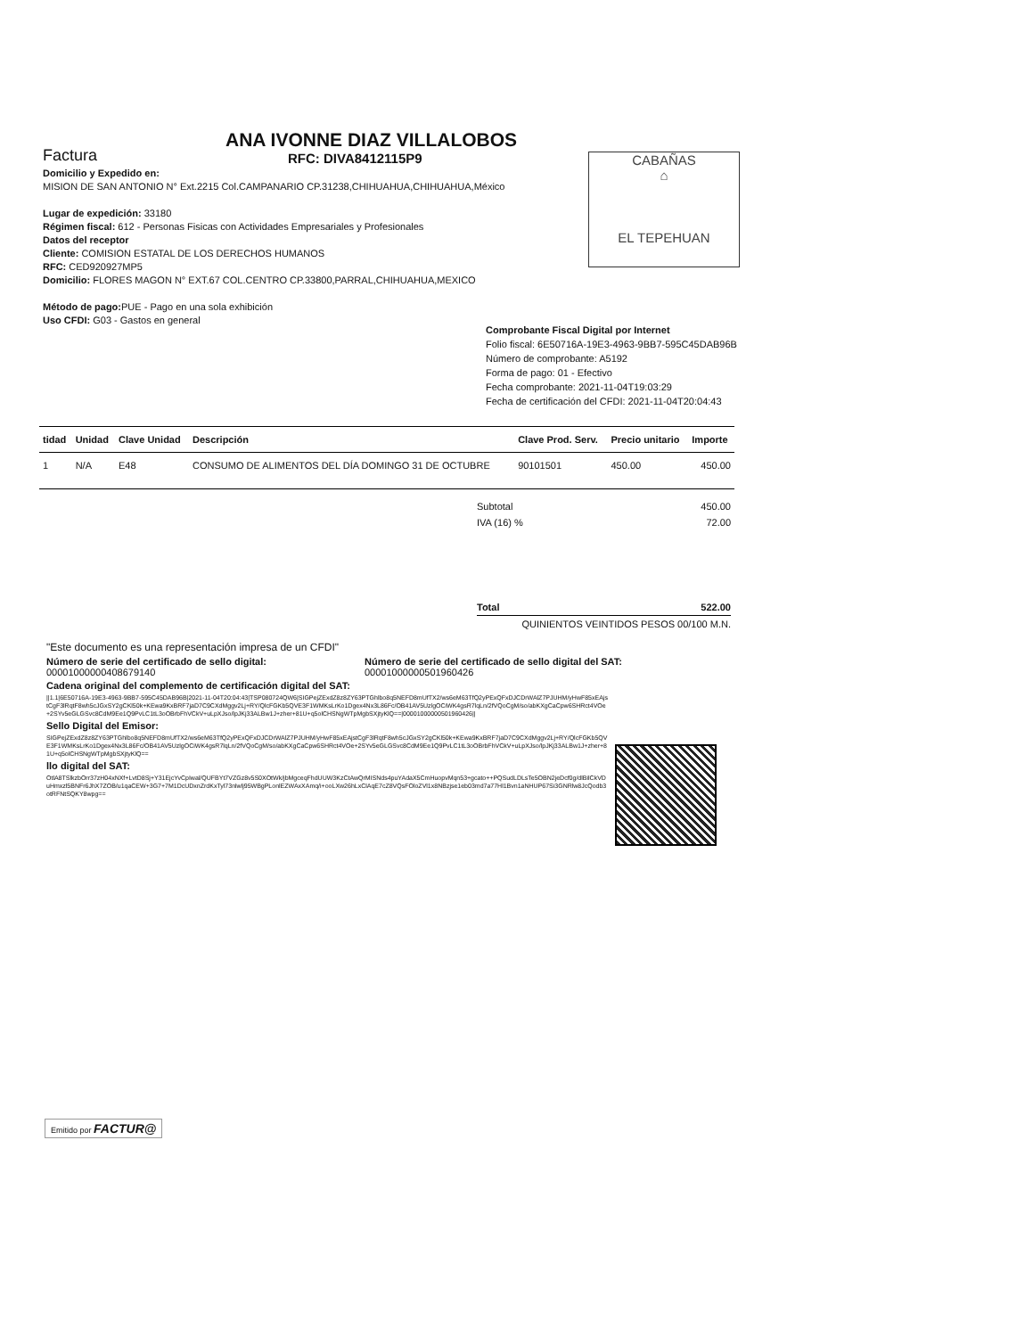ANA IVONNE DIAZ VILLALOBOS
RFC: DIVA8412115P9
Factura
Domicilio y Expedido en:
MISION DE SAN ANTONIO N° Ext.2215 Col.CAMPANARIO CP.31238,CHIHUAHUA,CHIHUAHUA,México
Lugar de expedición: 33180
Régimen fiscal: 612 - Personas Fisicas con Actividades Empresariales y Profesionales
Datos del receptor
Cliente: COMISION ESTATAL DE LOS DERECHOS HUMANOS
RFC: CED920927MP5
Domicilio: FLORES MAGON N° EXT.67 COL.CENTRO CP.33800,PARRAL,CHIHUAHUA,MEXICO
Método de pago: PUE - Pago en una sola exhibición
Uso CFDI: G03 - Gastos en general
Comprobante Fiscal Digital por Internet
Folio fiscal: 6E50716A-19E3-4963-9BB7-595C45DAB96B
Número de comprobante: A5192
Forma de pago: 01 - Efectivo
Fecha comprobante: 2021-11-04T19:03:29
Fecha de certificación del CFDI: 2021-11-04T20:04:43
CABAÑAS
⌂
EL TEPEHUAN
| tidad | Unidad | Clave Unidad | Descripción | Clave Prod. Serv. | Precio unitario | Importe |
| --- | --- | --- | --- | --- | --- | --- |
| 1 | N/A | E48 | CONSUMO DE ALIMENTOS DEL DÍA DOMINGO 31 DE OCTUBRE | 90101501 | 450.00 | 450.00 |
| Subtotal | 450.00 |
| IVA (16) % | 72.00 |
| Total | 522.00 |
| QUINIENTOS VEINTIDOS PESOS 00/100 M.N. | |
"Este documento es una representación impresa de un CFDI"
Número de serie del certificado de sello digital:
00001000000408679140
Número de serie del certificado de sello digital del SAT:
00001000000501960426
Cadena original del complemento de certificación digital del SAT:
||1.1|6E50716A-19E3-4963-9BB7-595C45DAB96B|2021-11-04T20:04:43|TSP080724QW6|SIGPejZExdZ8z8ZY63PTGhlbo8q5NEFD8mUfTX2/ws6eM63TfQ2yPExQFxDJCDrWAlZ7PJUHM/yHwF85xEAjstCgF3lRqtF8wh5cJGxSY2gCKl50k+KEwa9KxBRF7jaD7C9CXdMggv2Lj+RY/QlcFGKb5QVE3F1WMKsLrKo1Dgex4Nx3L86Fc/OB41AV5UzlgOCiWK4gsR7lqLn/2fVQoCgM/so/abKXgCaCpw6SHRct4VOe+2SYv5eGLGSvc8CdM9Ee1Q9PvLC1tL3oOBrbFhVCkV+uLpXJso/lpJKj33ALBw1J+zher+81U+q5olCHSNgWTpMgbSXjtyKlQ==|00001000000501960426||
Sello Digital del Emisor:
SIGPejZExdZ8z8ZY63PTGhlbo8q5NEFD8mUfTX2/ws6eM63TfQ2yPExQFxDJCDrWAlZ7PJUHM/yHwF85xEAjstCgF3lRqtF8wh5cJGxSY2gCKl50k+KEwa9KxBRF7jaD7C9CXdMggv2Lj+RY/QlcFGKb5QVE3F1WMKsLrKo1Dgex4Nx3L86Fc/OB41AV5UzlgOCiWK4gsR7lqLn/2fVQoCgM/so/abKXgCaCpw6SHRct4VOe+2SYv5eGLGSvc8CdM9Ee1Q9PvLC1tL3oOBrbFhVCkV+uLpXJso/lpJKj33ALBw1J+zher+81U+q5olCHSNgWTpMgbSXjtyKlQ==
llo digital del SAT:
OtlA8TSlkzbOrr37zH04xNXf+LvtD8Sj+Y31EjcYvCpIwal/QUFBYt7VZGz8v5S0XOtWk/jbMgceqFhdUUW3KzCtAwQrMISNds4puYAdaX5CmHuopvMqn53+gcato++PQSudLDLsTe5OBN2jeDcf0g/dlBilCkVDuHmxzl5BNFr6JhX7ZOB/u1qaCEW+3G7+7M1DcUDxnZrdKxTyl73nlwlj95WBgPLonlEZWAxXAmq/i+ooLXw26hLxClAqE7cZ8VQsFOloZVl1x8NBzjse1eb03md7a77Hl1Bvn1aNHUP67Si3GNRlw8JcQodb3otRFNtSQKY8wpg==
Emitido por FACTUR@